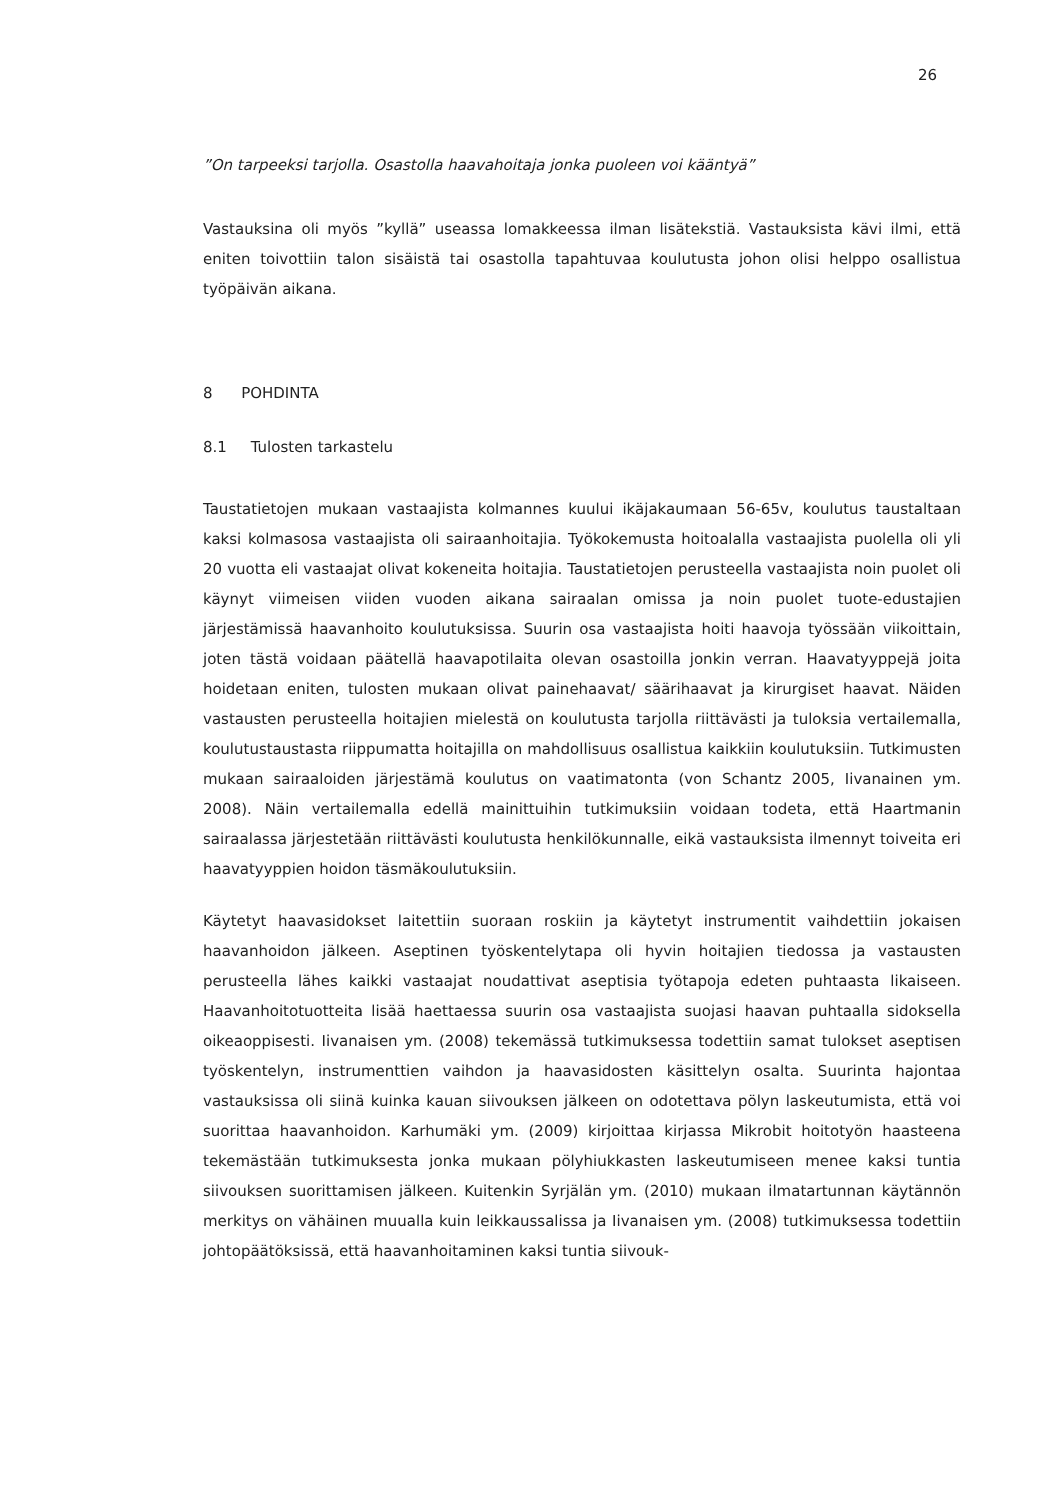26
”On tarpeeksi tarjolla. Osastolla haavahoitaja jonka puoleen voi kääntyä”
Vastauksina oli myös ”kyllä” useassa lomakkeessa ilman lisätekstiä. Vastauksista kävi ilmi, että eniten toivottiin talon sisäistä tai osastolla tapahtuvaa koulutusta johon olisi helppo osallistua työpäivän aikana.
8 POHDINTA
8.1 Tulosten tarkastelu
Taustatietojen mukaan vastaajista kolmannes kuului ikäjakaumaan 56-65v, koulutus taustaltaan kaksi kolmasosa vastaajista oli sairaanhoitajia. Työkokemusta hoitoalalla vastaajista puolella oli yli 20 vuotta eli vastaajat olivat kokeneita hoitajia. Taustatietojen perusteella vastaajista noin puolet oli käynyt viimeisen viiden vuoden aikana sairaalan omissa ja noin puolet tuote-edustajien järjestämissä haavanhoito koulutuksissa. Suurin osa vastaajista hoiti haavoja työssään viikoittain, joten tästä voidaan päätellä haavapotilaita olevan osastoilla jonkin verran. Haavatyyppejä joita hoidetaan eniten, tulosten mukaan olivat painehaavat/ säärihaavat ja kirurgiset haavat. Näiden vastausten perusteella hoitajien mielestä on koulutusta tarjolla riittävästi ja tuloksia vertailemalla, koulutustaustasta riippumatta hoitajilla on mahdollisuus osallistua kaikkiin koulutuksiin. Tutkimusten mukaan sairaaloiden järjestämä koulutus on vaatimatonta (von Schantz 2005, Iivanainen ym. 2008). Näin vertailemalla edellä mainittuihin tutkimuksiin voidaan todeta, että Haartmanin sairaalassa järjestetään riittävästi koulutusta henkilökunnalle, eikä vastauksista ilmennyt toiveita eri haavatyyppien hoidon täsmäkoulutuksiin.
Käytetyt haavasidokset laitettiin suoraan roskiin ja käytetyt instrumentit vaihdettiin jokaisen haavanhoidon jälkeen. Aseptinen työskentelytapa oli hyvin hoitajien tiedossa ja vastausten perusteella lähes kaikki vastaajat noudattivat aseptisia työtapoja edeten puhtaasta likaiseen. Haavanhoitotuotteita lisää haettaessa suurin osa vastaajista suojasi haavan puhtaalla sidoksella oikeaoppisesti. Iivanaisen ym. (2008) tekemässä tutkimuksessa todettiin samat tulokset aseptisen työskentelyn, instrumenttien vaihdon ja haavasidosten käsittelyn osalta. Suurinta hajontaa vastauksissa oli siinä kuinka kauan siivouksen jälkeen on odotettava pölyn laskeutumista, että voi suorittaa haavanhoidon. Karhumäki ym. (2009) kirjoittaa kirjassa Mikrobit hoitotyön haasteena tekemästään tutkimuksesta jonka mukaan pölyhiukkasten laskeutumiseen menee kaksi tuntia siivouksen suorittamisen jälkeen. Kuitenkin Syrjälän ym. (2010) mukaan ilmatartunnan käytännön merkitys on vähäinen muualla kuin leikkaussalissa ja Iivanaisen ym. (2008) tutkimuksessa todettiin johtopäätöksissä, että haavanhoitaminen kaksi tuntia siivouk-